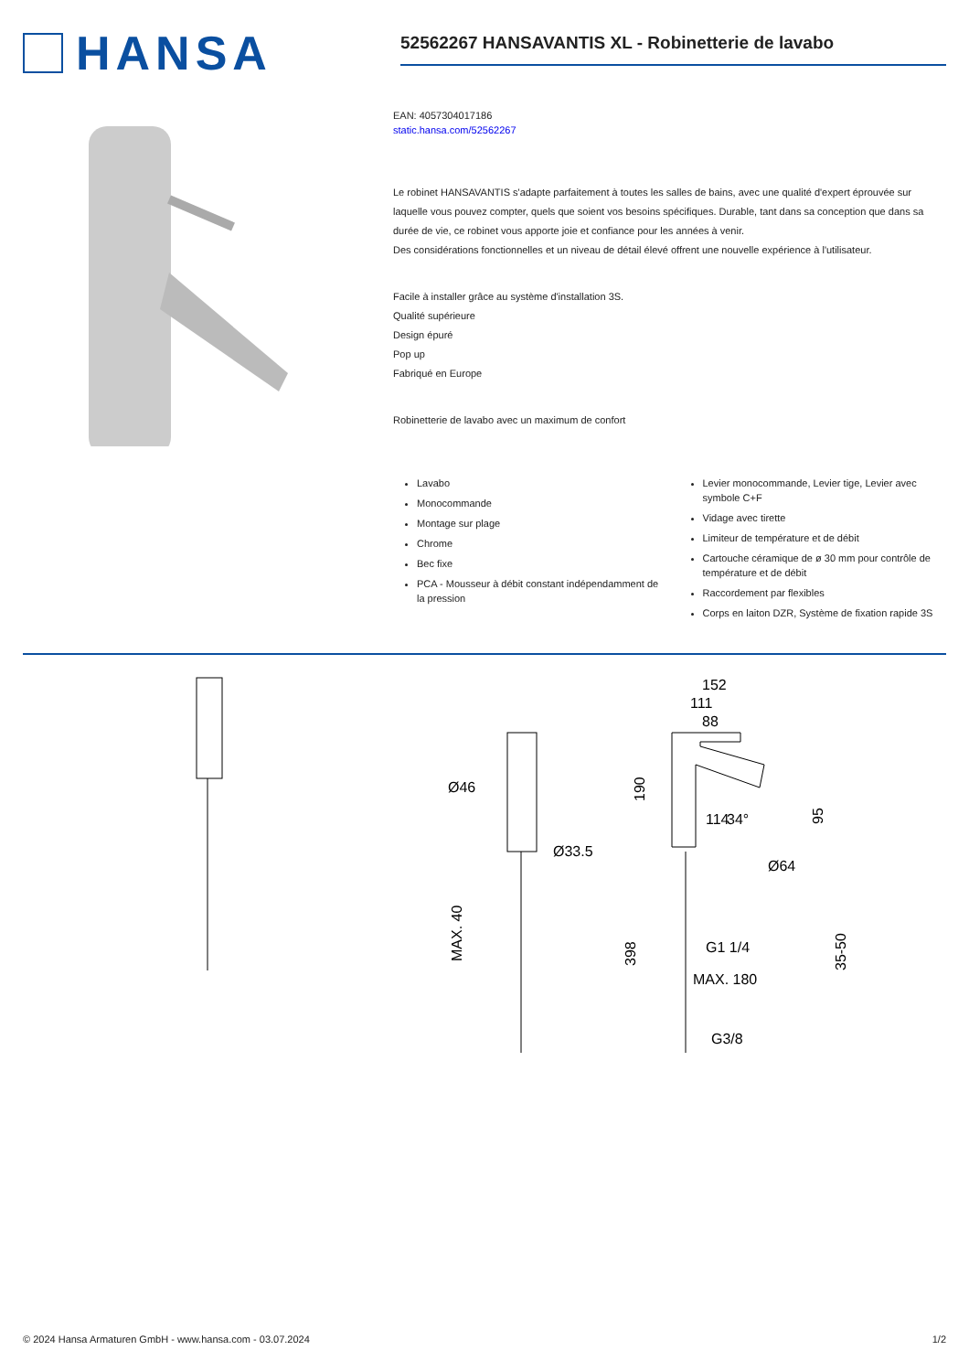HANSA
52562267 HANSAVANTIS XL - Robinetterie de lavabo
EAN: 4057304017186
static.hansa.com/52562267
Le robinet HANSAVANTIS s'adapte parfaitement à toutes les salles de bains, avec une qualité d'expert éprouvée sur laquelle vous pouvez compter, quels que soient vos besoins spécifiques. Durable, tant dans sa conception que dans sa durée de vie, ce robinet vous apporte joie et confiance pour les années à venir.
Des considérations fonctionnelles et un niveau de détail élevé offrent une nouvelle expérience à l'utilisateur.
Facile à installer grâce au système d'installation 3S.
Qualité supérieure
Design épuré
Pop up
Fabriqué en Europe
Robinetterie de lavabo avec un maximum de confort
Lavabo
Monocommande
Montage sur plage
Chrome
Bec fixe
PCA - Mousseur à débit constant indépendamment de la pression
Levier monocommande, Levier tige, Levier avec symbole C+F
Vidage avec tirette
Limiteur de température et de débit
Cartouche céramique de ø 30 mm pour contrôle de température et de débit
Raccordement par flexibles
Corps en laiton DZR, Système de fixation rapide 3S
152
111
88
190
Ø46
Ø33.5
MAX. 40
34°
114
95
Ø64
398
G1 1/4
35-50
MAX. 180
G3/8
© 2024 Hansa Armaturen GmbH - www.hansa.com - 03.07.2024 1/2